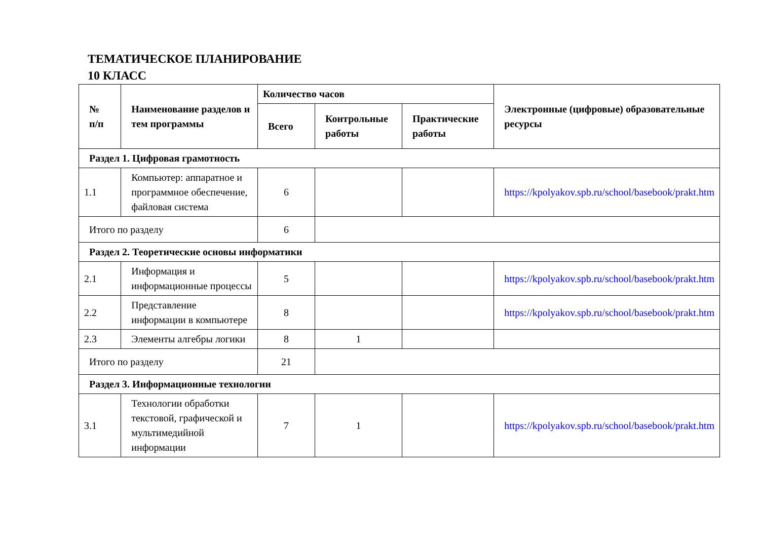ТЕМАТИЧЕСКОЕ ПЛАНИРОВАНИЕ
10 КЛАСС
| № п/п | Наименование разделов и тем программы | Количество часов | | | Электронные (цифровые) образовательные ресурсы |
| --- | --- | --- | --- | --- | --- |
| | | Всего | Контрольные работы | Практические работы | |
| Раздел 1. Цифровая грамотность | | | | | |
| 1.1 | Компьютер: аппаратное и программное обеспечение, файловая система | 6 | | | https://kpolyakov.spb.ru/school/basebook/prakt.htm |
| Итого по разделу | | 6 | | | |
| Раздел 2. Теоретические основы информатики | | | | | |
| 2.1 | Информация и информационные процессы | 5 | | | https://kpolyakov.spb.ru/school/basebook/prakt.htm |
| 2.2 | Представление информации в компьютере | 8 | | | https://kpolyakov.spb.ru/school/basebook/prakt.htm |
| 2.3 | Элементы алгебры логики | 8 | 1 | | |
| Итого по разделу | | 21 | | | |
| Раздел 3. Информационные технологии | | | | | |
| 3.1 | Технологии обработки текстовой, графической и мультимедийной информации | 7 | 1 | | https://kpolyakov.spb.ru/school/basebook/prakt.htm |